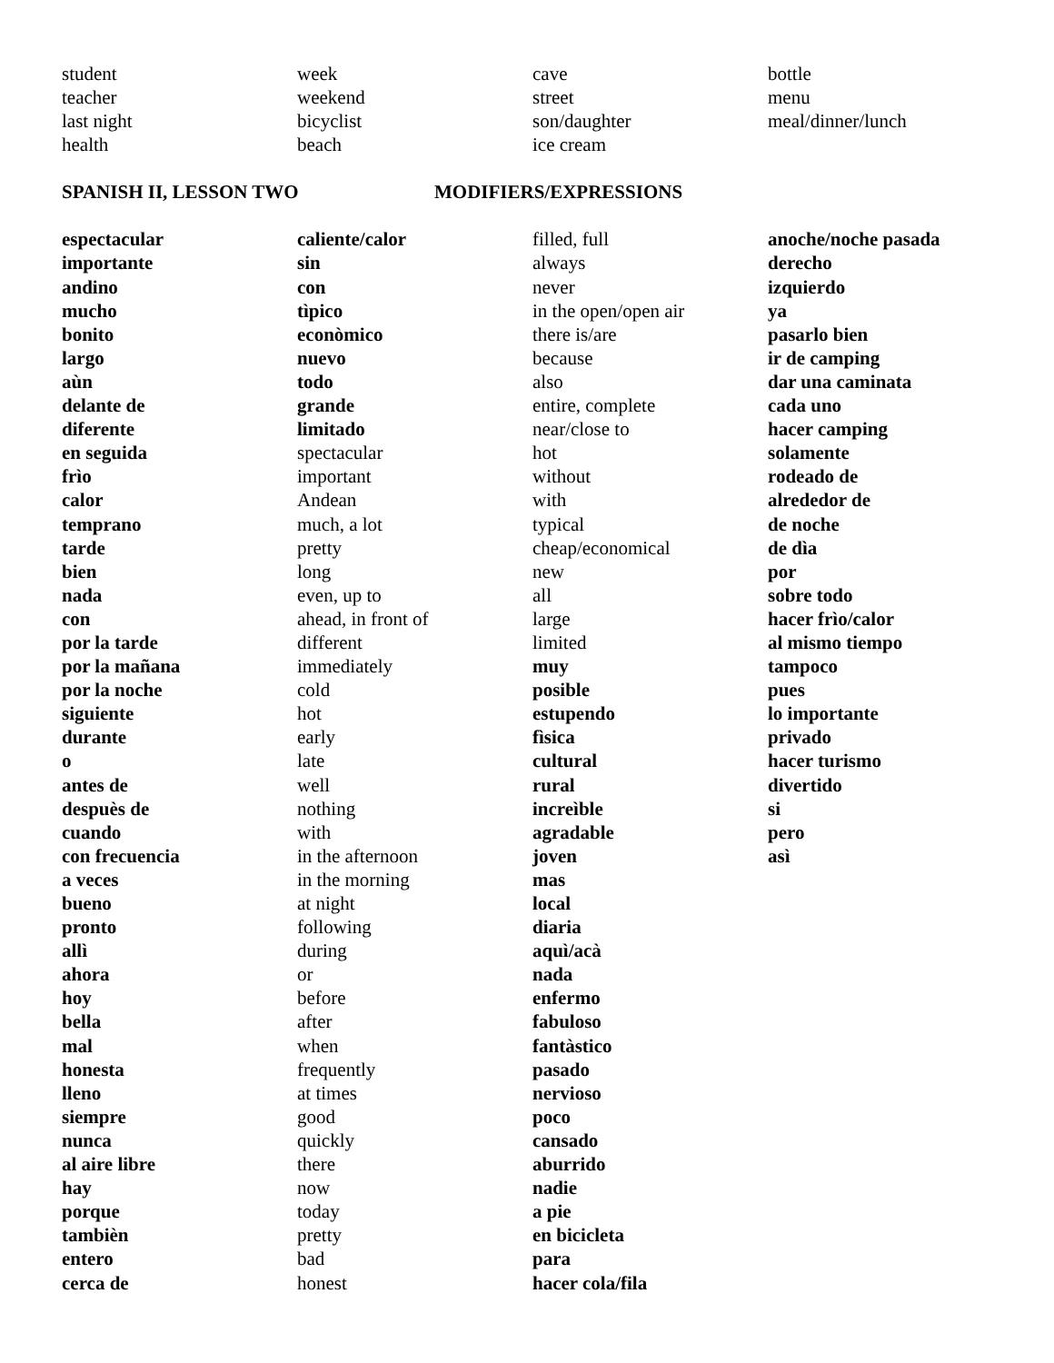student
teacher
last night
health
week
weekend
bicyclist
beach
cave
street
son/daughter
ice cream
bottle
menu
meal/dinner/lunch
SPANISH II, LESSON TWO MODIFIERS/EXPRESSIONS
espectacular
importante
andino
mucho
bonito
largo
aùn
delante de
diferente
en seguida
frìo
calor
temprano
tarde
bien
nada
con
por la tarde
por la mañana
por la noche
siguiente
durante
o
antes de
despuès de
cuando
con frecuencia
a veces
bueno
pronto
allì
ahora
hoy
bella
mal
honesta
lleno
siempre
nunca
al aire libre
hay
porque
tambièn
entero
cerca de
caliente/calor
sin
con
tìpico
econòmico
nuevo
todo
grande
limitado
spectacular
important
Andean
much, a lot
pretty
long
even, up to
ahead, in front of
different
immediately
cold
hot
early
late
well
nothing
with
in the afternoon
in the morning
at night
following
during
or
before
after
when
frequently
at times
good
quickly
there
now
today
pretty
bad
honest
filled, full
always
never
in the open/open air
there is/are
because
also
entire, complete
near/close to
hot
without
with
typical
cheap/economical
new
all
large
limited
muy
posible
estupendo
fìsica
cultural
rural
increìble
agradable
joven
mas
local
diaria
aquì/acà
nada
enfermo
fabuloso
fantàstico
pasado
nervioso
poco
cansado
aburrido
nadie
a pie
en bicicleta
para
hacer cola/fila
anoche/noche pasada
derecho
izquierdo
ya
pasarlo bien
ir de camping
dar una caminata
cada uno
hacer camping
solamente
rodeado de
alrededor de
de noche
de dìa
por
sobre todo
hacer frìo/calor
al mismo tiempo
tampoco
pues
lo importante
privado
hacer turismo
divertido
si
pero
asì